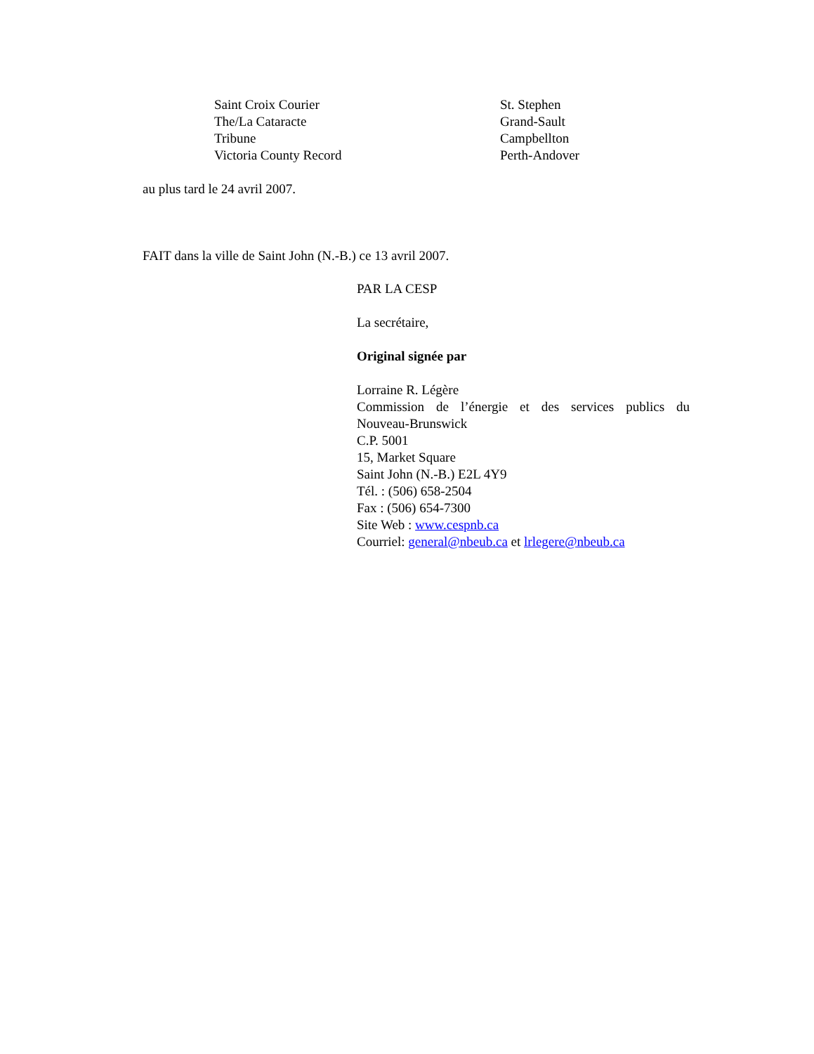| Saint Croix Courier | St. Stephen |
| The/La Cataracte | Grand-Sault |
| Tribune | Campbellton |
| Victoria County Record | Perth-Andover |
au plus tard le 24 avril 2007.
FAIT dans la ville de Saint John (N.-B.) ce 13 avril 2007.
PAR LA CESP
La secrétaire,
Original signée par
Lorraine R. Légère
Commission de l’énergie et des services publics du
Nouveau-Brunswick
C.P. 5001
15, Market Square
Saint John (N.-B.) E2L 4Y9
Tél. : (506) 658-2504
Fax : (506) 654-7300
Site Web : www.cespnb.ca
Courriel: general@nbeub.ca et lrlegere@nbeub.ca